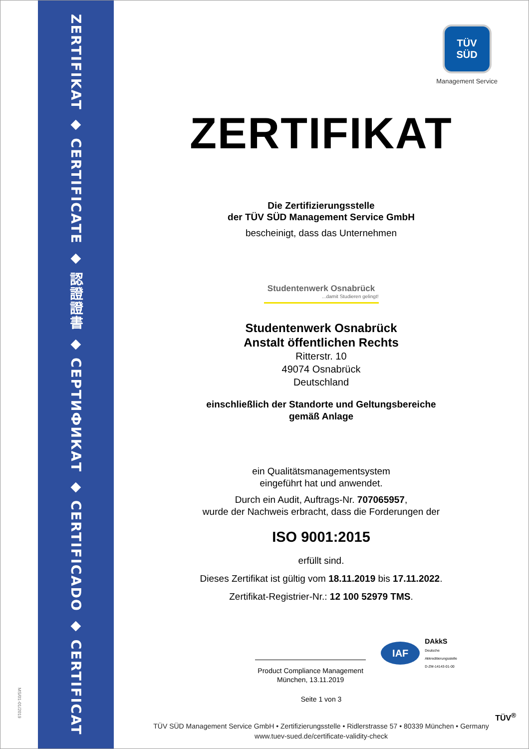MS/01-01/2019
ZERTIFIKAT ◆ CERTIFICATE ◆ 認證證書 ◆ СЕРТИФИКАТ ◆ CERTIFICADO ◆ CERTIFICAT
TÜV
SÜD
Management Service
ZERTIFIKAT
Die Zertifizierungsstelle
der TÜV SÜD Management Service GmbH
bescheinigt, dass das Unternehmen
Studentenwerk Osnabrück
...damit Studieren gelingt!
Studentenwerk Osnabrück
Anstalt öffentlichen Rechts
Ritterstr. 10
49074 Osnabrück
Deutschland
einschließlich der Standorte und Geltungsbereiche
gemäß Anlage
ein Qualitätsmanagementsystem
eingeführt hat und anwendet.
Durch ein Audit, Auftrags-Nr. 707065957,
wurde der Nachweis erbracht, dass die Forderungen der
ISO 9001:2015
erfüllt sind.
Dieses Zertifikat ist gültig vom 18.11.2019 bis 17.11.2022.
Zertifikat-Registrier-Nr.: 12 100 52979 TMS.
Product Compliance Management
München, 13.11.2019
IAF
DAkkS
Deutsche
Akkreditierungsstelle
D-ZM-14143-01-00
Seite 1 von 3
TÜV SÜD Management Service GmbH • Zertifizierungsstelle • Ridlerstrasse 57 • 80339 München • Germany
www.tuev-sued.de/certificate-validity-check
TÜV<sup>®</sup>